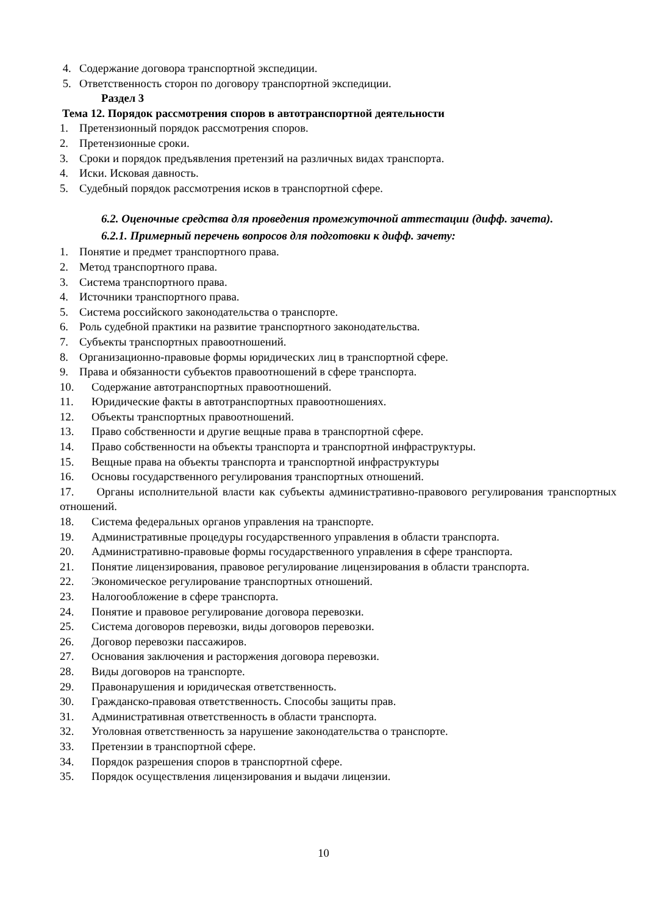4. Содержание договора транспортной экспедиции.
5. Ответственность сторон по договору транспортной экспедиции.
Раздел 3
Тема 12. Порядок рассмотрения споров в автотранспортной деятельности
1. Претензионный порядок рассмотрения споров.
2. Претензионные сроки.
3. Сроки и порядок предъявления претензий на различных видах транспорта.
4. Иски. Исковая давность.
5. Судебный порядок рассмотрения исков в транспортной сфере.
6.2. Оценочные средства для проведения промежуточной аттестации (дифф. зачета).
6.2.1. Примерный перечень вопросов для подготовки к дифф. зачету:
1. Понятие и предмет транспортного права.
2. Метод транспортного права.
3. Система транспортного права.
4. Источники транспортного права.
5. Система российского законодательства о транспорте.
6. Роль судебной практики на развитие транспортного законодательства.
7. Субъекты транспортных правоотношений.
8. Организационно-правовые формы юридических лиц в транспортной сфере.
9. Права и обязанности субъектов правоотношений в сфере транспорта.
10. Содержание автотранспортных правоотношений.
11. Юридические факты в автотранспортных правоотношениях.
12. Объекты транспортных правоотношений.
13. Право собственности и другие вещные права в транспортной сфере.
14. Право собственности на объекты транспорта и транспортной инфраструктуры.
15. Вещные права на объекты транспорта и транспортной инфраструктуры
16. Основы государственного регулирования транспортных отношений.
17. Органы исполнительной власти как субъекты административно-правового регулирования транспортных отношений.
18. Система федеральных органов управления на транспорте.
19. Административные процедуры государственного управления в области транспорта.
20. Административно-правовые формы государственного управления в сфере транспорта.
21. Понятие лицензирования, правовое регулирование лицензирования в области транспорта.
22. Экономическое регулирование транспортных отношений.
23. Налогообложение в сфере транспорта.
24. Понятие и правовое регулирование договора перевозки.
25. Система договоров перевозки, виды договоров перевозки.
26. Договор перевозки пассажиров.
27. Основания заключения и расторжения договора перевозки.
28. Виды договоров на транспорте.
29. Правонарушения и юридическая ответственность.
30. Гражданско-правовая ответственность. Способы защиты прав.
31. Административная ответственность в области транспорта.
32. Уголовная ответственность за нарушение законодательства о транспорте.
33. Претензии в транспортной сфере.
34. Порядок разрешения споров в транспортной сфере.
35. Порядок осуществления лицензирования и выдачи лицензии.
10